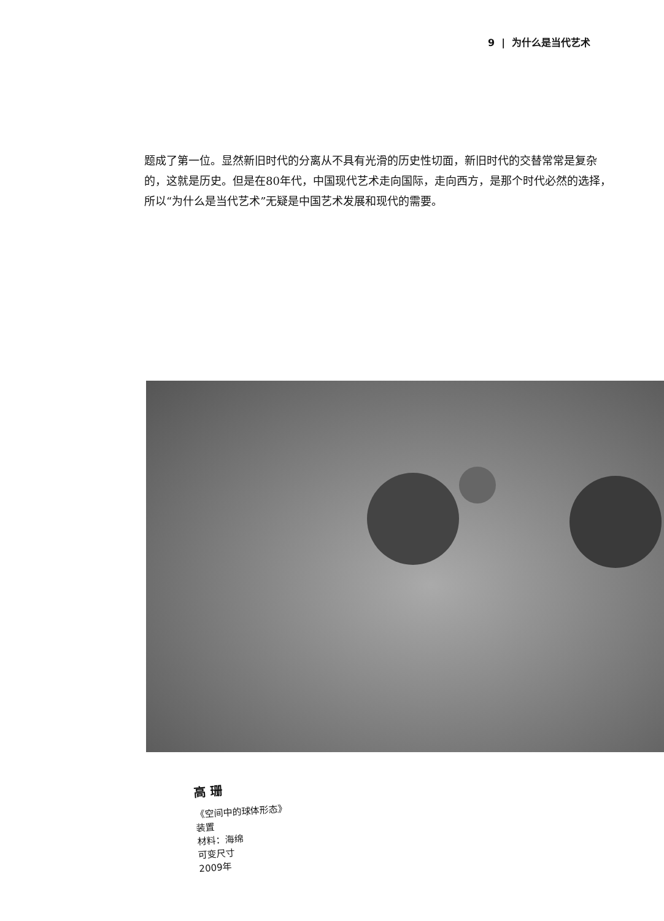9 | 为什么是当代艺术
题成了第一位。显然新旧时代的分离从不具有光滑的历史性切面，新旧时代的交替常常是复杂的，这就是历史。但是在80年代，中国现代艺术走向国际，走向西方，是那个时代必然的选择，所以“为什么是当代艺术”无疑是中国艺术发展和现代的需要。
高 珊
《空间中的球体形态》
装置
材料：海绵
可变尺寸
2009年